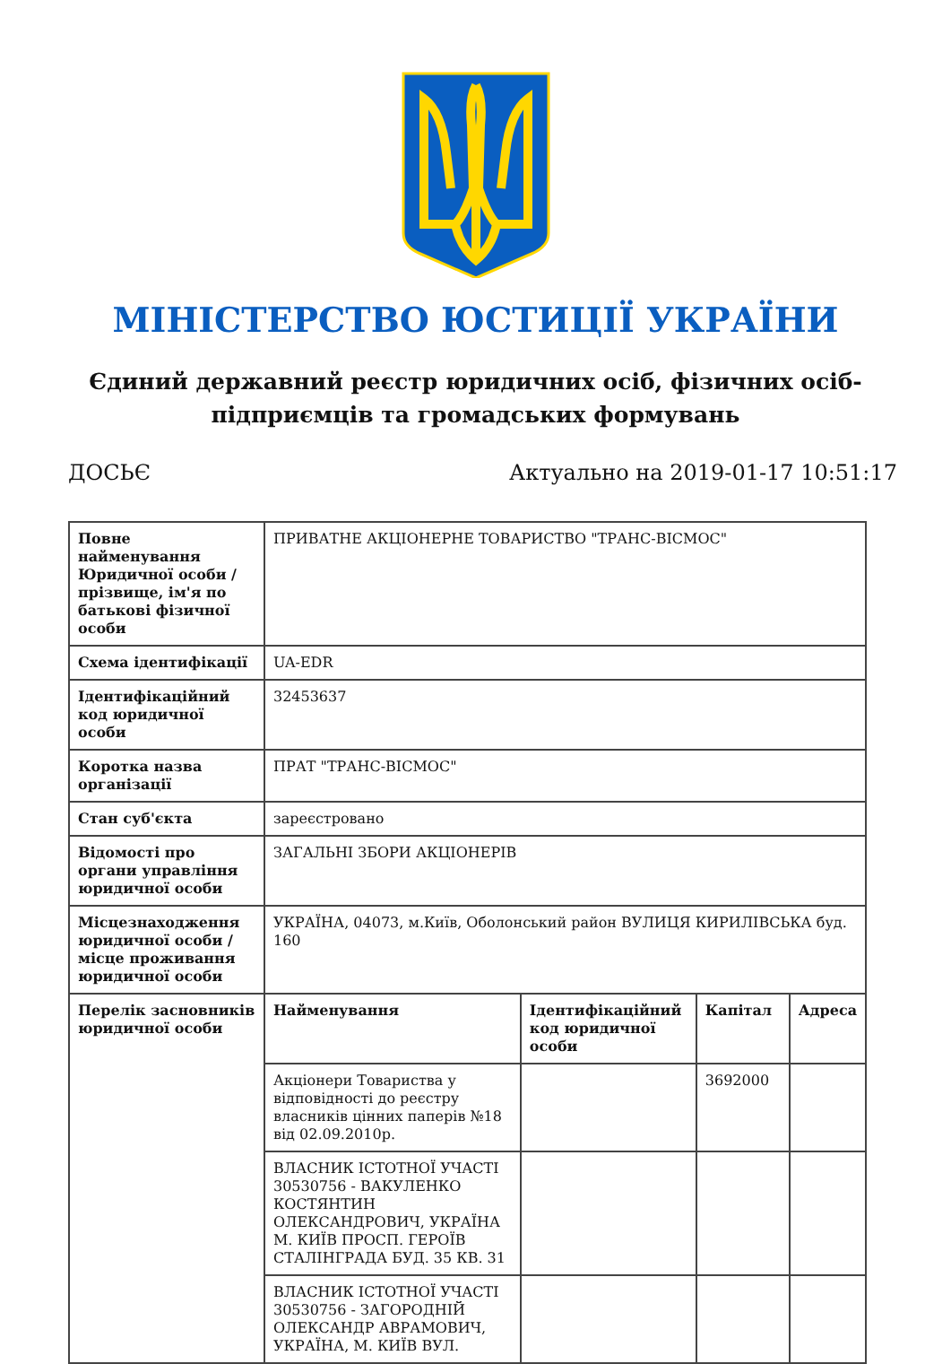МІНІСТЕРСТВО ЮСТИЦІЇ УКРАЇНИ
Єдиний державний реєстр юридичних осіб, фізичних осіб-підприємців та громадських формувань
ДОСЬЄ Актуально на 2019-01-17 10:51:17
| Повне найменування Юридичної особи / прізвище, ім'я по батькові фізичної особи | ПРИВАТНЕ АКЦІОНЕРНЕ ТОВАРИСТВО "ТРАНС-ВІСМОС" | | | |
| Схема ідентифікації | UA-EDR | | | |
| Ідентифікаційний код юридичної особи | 32453637 | | | |
| Коротка назва організації | ПРАТ "ТРАНС-ВІСМОС" | | | |
| Стан суб'єкта | зареєстровано | | | |
| Відомості про органи управління юридичної особи | ЗАГАЛЬНІ ЗБОРИ АКЦІОНЕРІВ | | | |
| Місцезнаходження юридичної особи / місце проживання юридичної особи | УКРАЇНА, 04073, м.Київ, Оболонський район ВУЛИЦЯ КИРИЛІВСЬКА буд. 160 | | | |
| Перелік засновників юридичної особи | Найменування | Ідентифікаційний код юридичної особи | Капітал | Адреса |
| | Акціонери Товариства у відповідності до реєстру власників цінних паперів №18 від 02.09.2010р. | | 3692000 | |
| | ВЛАСНИК ІСТОТНОЇ УЧАСТІ 30530756 - ВАКУЛЕНКО КОСТЯНТИН ОЛЕКСАНДРОВИЧ, УКРАЇНА М. КИЇВ ПРОСП. ГЕРОЇВ СТАЛІНГРАДА БУД. 35 КВ. 31 | | | |
| | ВЛАСНИК ІСТОТНОЇ УЧАСТІ 30530756 - ЗАГОРОДНІЙ ОЛЕКСАНДР АВРАМОВИЧ, УКРАЇНА, М. КИЇВ ВУЛ. | | | |